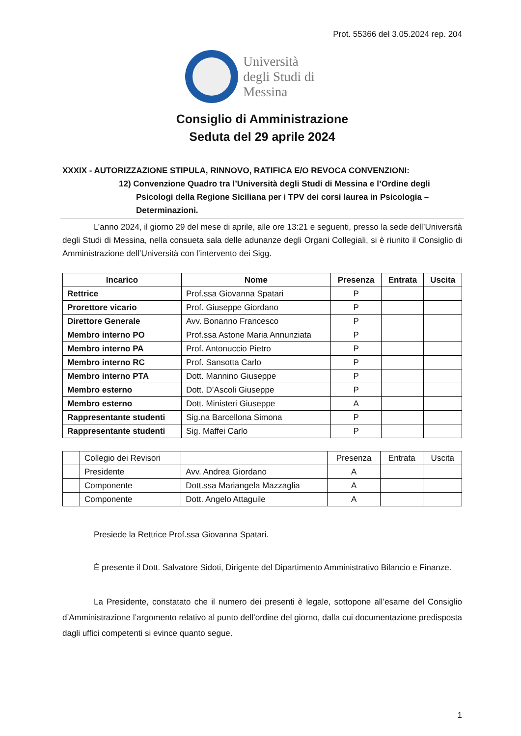Prot. 55366 del 3.05.2024 rep. 204
Università
degli Studi di
Messina
Consiglio di Amministrazione
Seduta del 29 aprile 2024
XXXIX - AUTORIZZAZIONE STIPULA, RINNOVO, RATIFICA E/O REVOCA CONVENZIONI:
12) Convenzione Quadro tra l’Università degli Studi di Messina e l’Ordine degli Psicologi della Regione Siciliana per i TPV dei corsi laurea in Psicologia – Determinazioni.
L’anno 2024, il giorno 29 del mese di aprile, alle ore 13:21 e seguenti, presso la sede dell’Università degli Studi di Messina, nella consueta sala delle adunanze degli Organi Collegiali, si è riunito il Consiglio di Amministrazione dell’Università con l’intervento dei Sigg.
| Incarico | Nome | Presenza | Entrata | Uscita |
| --- | --- | --- | --- | --- |
| Rettrice | Prof.ssa Giovanna Spatari | P | | |
| Prorettore vicario | Prof. Giuseppe Giordano | P | | |
| Direttore Generale | Avv. Bonanno Francesco | P | | |
| Membro interno PO | Prof.ssa Astone Maria Annunziata | P | | |
| Membro interno PA | Prof. Antonuccio Pietro | P | | |
| Membro interno RC | Prof. Sansotta Carlo | P | | |
| Membro interno PTA | Dott. Mannino Giuseppe | P | | |
| Membro esterno | Dott. D’Ascoli Giuseppe | P | | |
| Membro esterno | Dott. Ministeri Giuseppe | A | | |
| Rappresentante studenti | Sig.na Barcellona Simona | P | | |
| Rappresentante studenti | Sig. Maffei Carlo | P | | |
| | Collegio dei Revisori | | Presenza | Entrata | Uscita |
| | Presidente | Avv. Andrea Giordano | A | | |
| | Componente | Dott.ssa Mariangela Mazzaglia | A | | |
| | Componente | Dott. Angelo Attaguile | A | | |
Presiede la Rettrice Prof.ssa Giovanna Spatari.
È presente il Dott. Salvatore Sidoti, Dirigente del Dipartimento Amministrativo Bilancio e Finanze.
La Presidente, constatato che il numero dei presenti è legale, sottopone all’esame del Consiglio d’Amministrazione l’argomento relativo al punto dell’ordine del giorno, dalla cui documentazione predisposta dagli uffici competenti si evince quanto segue.
1